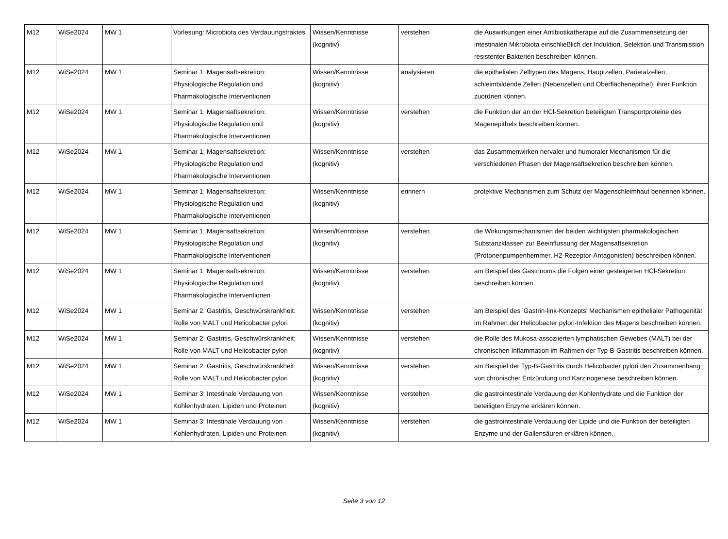| M12 | WiSe2024 | MW 1 | Vorlesung: Microbiota des Verdauungstraktes | Wissen/Kenntnisse (kognitiv) | verstehen | die Auswirkungen einer Antibiotikatherapie auf die Zusammensetzung der intestinalen Mikrobiota einschließlich der Induktion, Selektion und Transmission resistenter Bakterien beschreiben können. |
| M12 | WiSe2024 | MW 1 | Seminar 1: Magensaftsekretion: Physiologische Regulation und Pharmakologische Interventionen | Wissen/Kenntnisse (kognitiv) | analysieren | die epithelialen Zelltypen des Magens, Hauptzellen, Parietalzellen, schleimbildende Zellen (Nebenzellen und Oberflächenepithel), ihrer Funktion zuordnen können. |
| M12 | WiSe2024 | MW 1 | Seminar 1: Magensaftsekretion: Physiologische Regulation und Pharmakologische Interventionen | Wissen/Kenntnisse (kognitiv) | verstehen | die Funktion der an der HCl-Sekretion beteiligten Transportproteine des Magenepithels beschreiben können. |
| M12 | WiSe2024 | MW 1 | Seminar 1: Magensaftsekretion: Physiologische Regulation und Pharmakologische Interventionen | Wissen/Kenntnisse (kognitiv) | verstehen | das Zusammenwirken nervaler und humoraler Mechanismen für die verschiedenen Phasen der Magensaftsekretion beschreiben können. |
| M12 | WiSe2024 | MW 1 | Seminar 1: Magensaftsekretion: Physiologische Regulation und Pharmakologische Interventionen | Wissen/Kenntnisse (kognitiv) | erinnern | protektive Mechanismen zum Schutz der Magenschleimhaut benennen können. |
| M12 | WiSe2024 | MW 1 | Seminar 1: Magensaftsekretion: Physiologische Regulation und Pharmakologische Interventionen | Wissen/Kenntnisse (kognitiv) | verstehen | die Wirkungsmechanismen der beiden wichtigsten pharmakologischen Substanzklassen zur Beeinflussung der Magensaftsekretion (Protonenpumpenhemmer, H2-Rezeptor-Antagonisten) beschreiben können. |
| M12 | WiSe2024 | MW 1 | Seminar 1: Magensaftsekretion: Physiologische Regulation und Pharmakologische Interventionen | Wissen/Kenntnisse (kognitiv) | verstehen | am Beispiel des Gastrinoms die Folgen einer gesteigerten HCl-Sekretion beschreiben können. |
| M12 | WiSe2024 | MW 1 | Seminar 2: Gastritis, Geschwürskrankheit: Rolle von MALT und Helicobacter pylori | Wissen/Kenntnisse (kognitiv) | verstehen | am Beispiel des 'Gastrin-link-Konzepts' Mechanismen epithelialer Pathogenität im Rahmen der Helicobacter pylori-Infektion des Magens beschreiben können. |
| M12 | WiSe2024 | MW 1 | Seminar 2: Gastritis, Geschwürskrankheit: Rolle von MALT und Helicobacter pylori | Wissen/Kenntnisse (kognitiv) | verstehen | die Rolle des Mukosa-assoziierten lymphatischen Gewebes (MALT) bei der chronischen Inflammation im Rahmen der Typ-B-Gastritis beschreiben können. |
| M12 | WiSe2024 | MW 1 | Seminar 2: Gastritis, Geschwürskrankheit: Rolle von MALT und Helicobacter pylori | Wissen/Kenntnisse (kognitiv) | verstehen | am Beispiel der Typ-B-Gastritis durch Helicobacter pylori den Zusammenhang von chronischer Entzündung und Karzinogenese beschreiben können. |
| M12 | WiSe2024 | MW 1 | Seminar 3: Intestinale Verdauung von Kohlenhydraten, Lipiden und Proteinen | Wissen/Kenntnisse (kognitiv) | verstehen | die gastrointestinale Verdauung der Kohlenhydrate und die Funktion der beteiligten Enzyme erklären können. |
| M12 | WiSe2024 | MW 1 | Seminar 3: Intestinale Verdauung von Kohlenhydraten, Lipiden und Proteinen | Wissen/Kenntnisse (kognitiv) | verstehen | die gastrointestinale Verdauung der Lipide und die Funktion der beteiligten Enzyme und der Gallensäuren erklären können. |
Seite 3 von 12